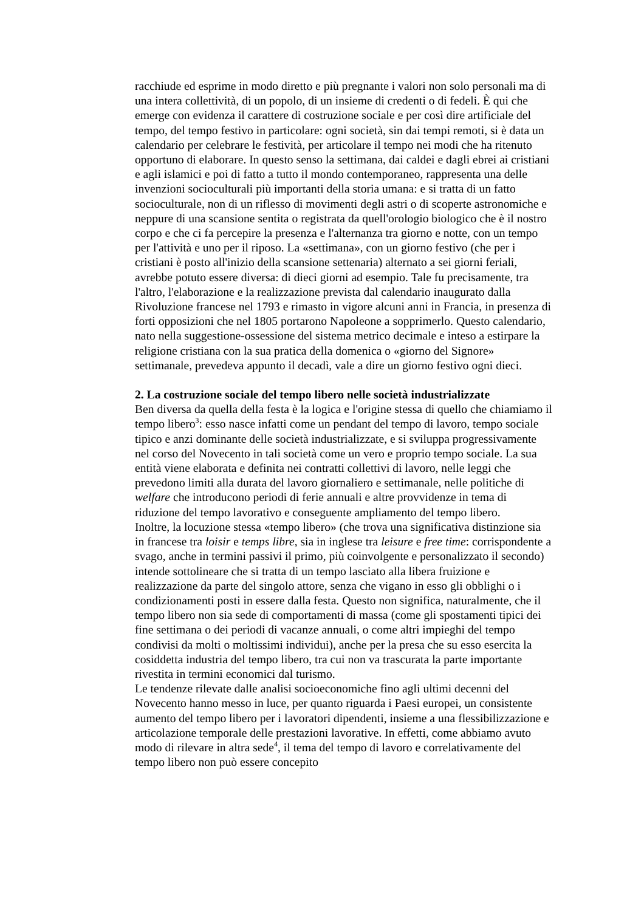racchiude ed esprime in modo diretto e più pregnante i valori non solo personali ma di una intera collettività, di un popolo, di un insieme di credenti o di fedeli. È qui che emerge con evidenza il carattere di costruzione sociale e per così dire artificiale del tempo, del tempo festivo in particolare: ogni società, sin dai tempi remoti, si è data un calendario per celebrare le festività, per articolare il tempo nei modi che ha ritenuto opportuno di elaborare. In questo senso la settimana, dai caldei e dagli ebrei ai cristiani e agli islamici e poi di fatto a tutto il mondo contemporaneo, rappresenta una delle invenzioni socioculturali più importanti della storia umana: e si tratta di un fatto socioculturale, non di un riflesso di movimenti degli astri o di scoperte astronomiche e neppure di una scansione sentita o registrata da quell'orologio biologico che è il nostro corpo e che ci fa percepire la presenza e l'alternanza tra giorno e notte, con un tempo per l'attività e uno per il riposo. La «settimana», con un giorno festivo (che per i cristiani è posto all'inizio della scansione settenaria) alternato a sei giorni feriali, avrebbe potuto essere diversa: di dieci giorni ad esempio. Tale fu precisamente, tra l'altro, l'elaborazione e la realizzazione prevista dal calendario inaugurato dalla Rivoluzione francese nel 1793 e rimasto in vigore alcuni anni in Francia, in presenza di forti opposizioni che nel 1805 portarono Napoleone a sopprimerlo. Questo calendario, nato nella suggestione-ossessione del sistema metrico decimale e inteso a estirpare la religione cristiana con la sua pratica della domenica o «giorno del Signore» settimanale, prevedeva appunto il decadì, vale a dire un giorno festivo ogni dieci.
2. La costruzione sociale del tempo libero nelle società industrializzate
Ben diversa da quella della festa è la logica e l'origine stessa di quello che chiamiamo il tempo libero<sup>3</sup>: esso nasce infatti come un pendant del tempo di lavoro, tempo sociale tipico e anzi dominante delle società industrializzate, e si sviluppa progressivamente nel corso del Novecento in tali società come un vero e proprio tempo sociale. La sua entità viene elaborata e definita nei contratti collettivi di lavoro, nelle leggi che prevedono limiti alla durata del lavoro giornaliero e settimanale, nelle politiche di welfare che introducono periodi di ferie annuali e altre provvidenze in tema di riduzione del tempo lavorativo e conseguente ampliamento del tempo libero.
Inoltre, la locuzione stessa «tempo libero» (che trova una significativa distinzione sia in francese tra loisir e temps libre, sia in inglese tra leisure e free time: corrispondente a svago, anche in termini passivi il primo, più coinvolgente e personalizzato il secondo) intende sottolineare che si tratta di un tempo lasciato alla libera fruizione e realizzazione da parte del singolo attore, senza che vigano in esso gli obblighi o i condizionamenti posti in essere dalla festa. Questo non significa, naturalmente, che il tempo libero non sia sede di comportamenti di massa (come gli spostamenti tipici dei fine settimana o dei periodi di vacanze annuali, o come altri impieghi del tempo condivisi da molti o moltissimi individui), anche per la presa che su esso esercita la cosiddetta industria del tempo libero, tra cui non va trascurata la parte importante rivestita in termini economici dal turismo.
Le tendenze rilevate dalle analisi socioeconomiche fino agli ultimi decenni del Novecento hanno messo in luce, per quanto riguarda i Paesi europei, un consistente aumento del tempo libero per i lavoratori dipendenti, insieme a una flessibilizzazione e articolazione temporale delle prestazioni lavorative. In effetti, come abbiamo avuto modo di rilevare in altra sede<sup>4</sup>, il tema del tempo di lavoro e correlativamente del tempo libero non può essere concepito